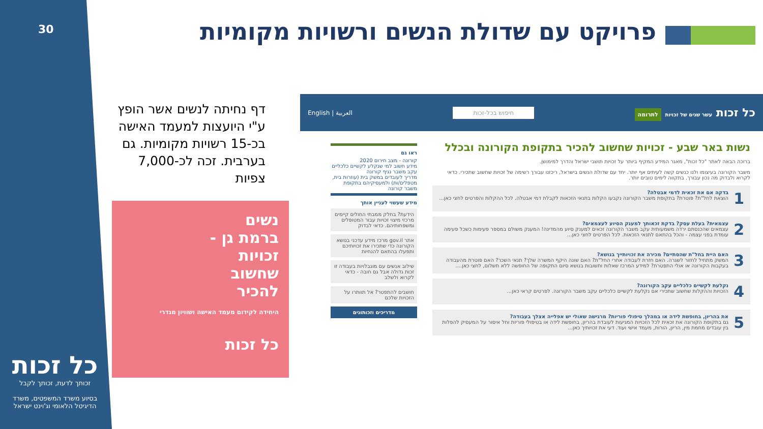30
פרויקט עם שדולת הנשים ורשויות מקומיות
דף נחיתה לנשים אשר הופץ ע"י היועצות למעמד האישה בכ-15 רשויות מקומיות. גם בערבית. זכה לכ-7,000 צפיות
נשים
ברמת גן -
זכויות
שחשוב
להכיר
היחידה לקידום מעמד האישה ושוויון מגדרי
כל זכות
כל זכות
זכותך לדעת, זכותך לקבל
בסיוע משרד המשפטים, משרד הדיגיטל הלאומי וג'וינט ישראל
כל זכות עשר שנים של זכויות לתרומה חיפוש בכל-זכות العربية | English
נשות באר שבע - זכויות שחשוב להכיר בתקופת הקורונה ובכלל
ברוכה הבאה לאתר "כל זכות", מאגר המידע המקיף ביותר על זכויות תושבי ישראל והדרך למימושן.
משבר הקורונה בעיצומו ולנו כנשים קשה לעיתים אף יותר. יחד עם שדולת הנשים בישראל, ריכזנו עבורך רשימה של זכויות שחשוב שתכירי. כדאי לקרוא ולבדוק מה נכון עבורך. בתקווה לימים טובים יותר.
1
בדקה אם את זכאית לדמי אבטלה?
הוצאת לחל"ת? פוטרת? בתקופת משבר הקורונה נקבעו הקלות בתנאי הזכאות לקבלת דמי אבטלה. לכל ההקלות והפרטים לחצי כאן...
2
עצמאית? בעלת עסק? בדקת זכאותך למענק הסיוע לעצמאים?
עצמאים שהכנסתם ירדה משמעותית עקב משבר הקורונה זכאים למענק סיוע מהמדינה! המענק משולם במספר פעימות כשכל פעימה עומדת בפני עצמה - והכל בהתאם לתנאי הזכאות. לכל הפרטים לחצי כאן...
3
האם היית בחל"ת שהסתיים? מכירה את זכויותייך בנושא?
המשק מתחיל לחזור לשגרה. האם חזרת לעבודה אחרי החל"ת? האם שונה היקף המשרה שלך? תנאי השכר? האם פוטרת מהעבודה בעקבות הקורונה או אולי התפטרת? למידע המרכז שאלות ותשובות בנושא סיום התקופה של החופשה ללא תשלום, לחצי כאן....
4
נקלעת לקשיים כלכליים עקב הקורונה?
הזכויות וההקלות שחשוב שתכירי אם נקלעת לקשיים כלכליים עקב משבר הקורונה. לפרטים קראי כאן...
5
את בהריון, בחופשת לידה או במהלך טיפולי פוריות? מרגישה שאולי יש אפלייה אצלך בעבודה?
גם בתקופת הקורונה את זכאית לכל הזכויות המגיעות לעובדת בהריון, בחופשת לידה או בטיפולי פוריות וחל איסור על המעסיק להפלות בין עובדים מחמת מין, הריון, הורות, מעמד אישי ועוד. דעי את זכויותיך כאן...
ראו גם
קורונה - מצב חירום 2020
מידע חשוב למי שנקלע לקשיים כלכליים עקב משבר נגיף קורונה
מדריך לעובדים במשק בית (עוזרות בית, מטפלים/ות) ולמעסיקיהם בתקופת משבר קורונה
מידע שעשוי לעניין אותך
הידעת? בחלק ממבתי החולים קיימים מרכזי מיצוי זכויות עבור המטופלים ומשפחותיהם. כדאי לבדוק
אתר gov.il מרכז מידע עדכני בנושא הקורונה כדי שתכירו את זכויותיכם ותפעלו בהתאם להנחיות
שילוב אנשים עם מוגבלויות בעבודה זו זכות גדולה אבל גם חובה - כדאי לקרוא ולשלב
חושבים להתפטר? אל תוותרו על הזכויות שלכם
מדריכים וזכותונים